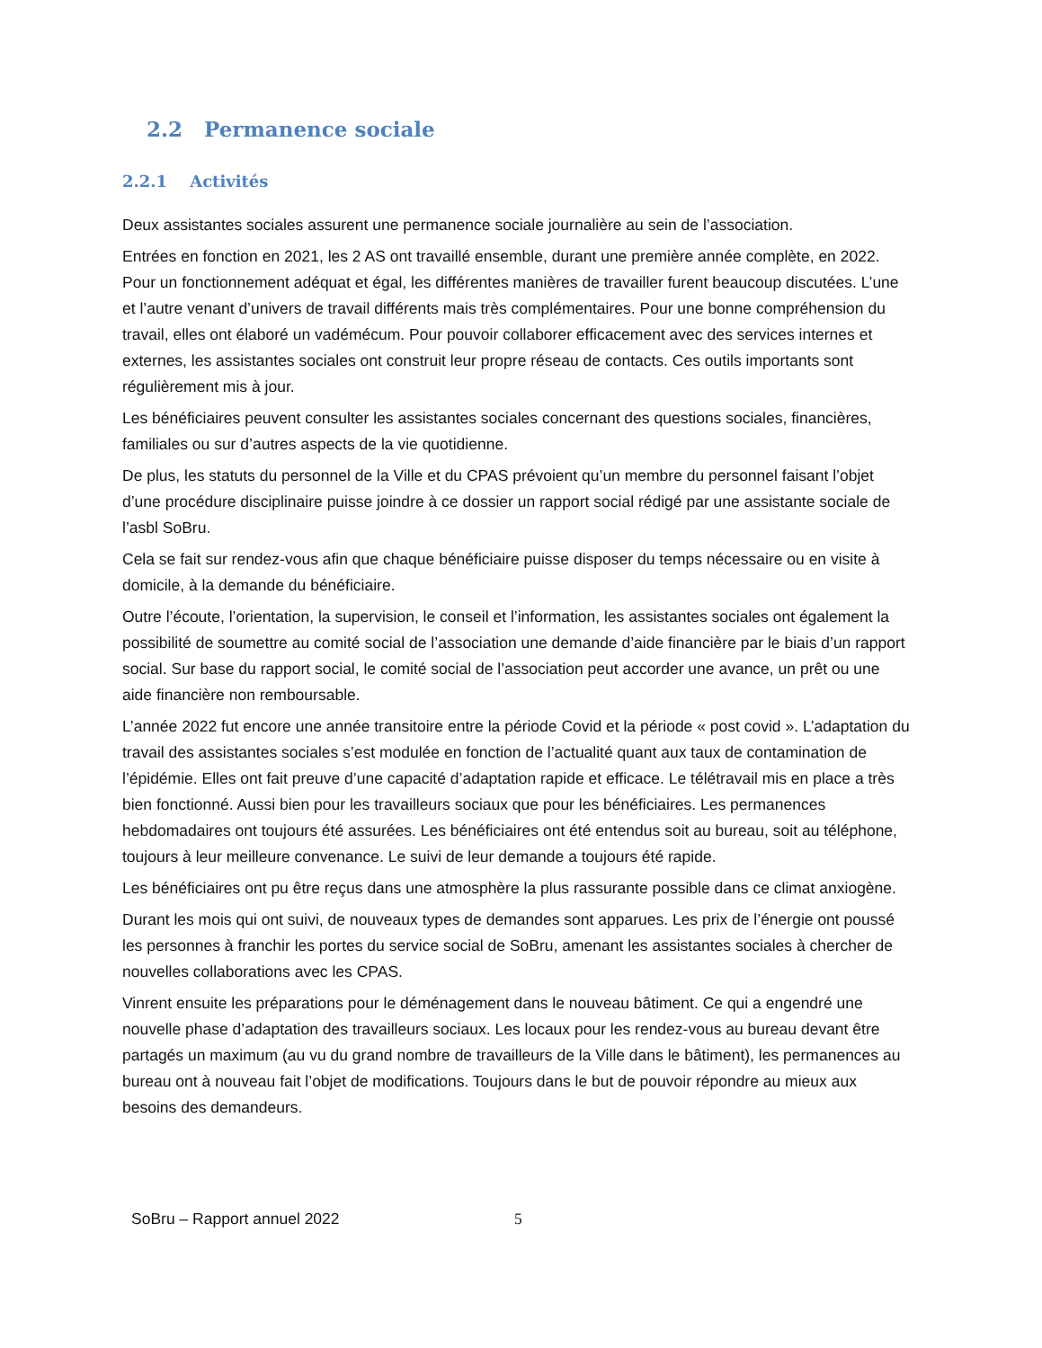2.2 Permanence sociale
2.2.1 Activités
Deux assistantes sociales assurent une permanence sociale journalière au sein de l’association.
Entrées en fonction en 2021, les 2 AS ont travaillé ensemble, durant une première année complète, en 2022. Pour un fonctionnement adéquat et égal, les différentes manières de travailler furent beaucoup discutées. L’une et l’autre venant d’univers de travail différents mais très complémentaires. Pour une bonne compréhension du travail, elles ont élaboré un vadémécum. Pour pouvoir collaborer efficacement avec des services internes et externes, les assistantes sociales ont construit leur propre réseau de contacts. Ces outils importants sont régulièrement mis à jour.
Les bénéficiaires peuvent consulter les assistantes sociales concernant des questions sociales, financières, familiales ou sur d’autres aspects de la vie quotidienne.
De plus, les statuts du personnel de la Ville et du CPAS prévoient qu’un membre du personnel faisant l’objet d’une procédure disciplinaire puisse joindre à ce dossier un rapport social rédigé par une assistante sociale de l’asbl SoBru.
Cela se fait sur rendez-vous afin que chaque bénéficiaire puisse disposer du temps nécessaire ou en visite à domicile, à la demande du bénéficiaire.
Outre l’écoute, l’orientation, la supervision, le conseil et l’information, les assistantes sociales ont également la possibilité de soumettre au comité social de l’association une demande d’aide financière par le biais d’un rapport social. Sur base du rapport social, le comité social de l’association peut accorder une avance, un prêt ou une aide financière non remboursable.
L’année 2022 fut encore une année transitoire entre la période Covid et la période « post covid ». L’adaptation du travail des assistantes sociales s’est modulée en fonction de l’actualité quant aux taux de contamination de l’épidémie. Elles ont fait preuve d’une capacité d’adaptation rapide et efficace. Le télétravail mis en place a très bien fonctionné. Aussi bien pour les travailleurs sociaux que pour les bénéficiaires. Les permanences hebdomadaires ont toujours été assurées. Les bénéficiaires ont été entendus soit au bureau, soit au téléphone, toujours à leur meilleure convenance. Le suivi de leur demande a toujours été rapide.
Les bénéficiaires ont pu être reçus dans une atmosphère la plus rassurante possible dans ce climat anxiogène.
Durant les mois qui ont suivi, de nouveaux types de demandes sont apparues. Les prix de l’énergie ont poussé les personnes à franchir les portes du service social de SoBru, amenant les assistantes sociales à chercher de nouvelles collaborations avec les CPAS.
Vinrent ensuite les préparations pour le déménagement dans le nouveau bâtiment. Ce qui a engendré une nouvelle phase d’adaptation des travailleurs sociaux. Les locaux pour les rendez-vous au bureau devant être partagés un maximum (au vu du grand nombre de travailleurs de la Ville dans le bâtiment), les permanences au bureau ont à nouveau fait l’objet de modifications. Toujours dans le but de pouvoir répondre au mieux aux besoins des demandeurs.
SoBru – Rapport annuel 2022 5